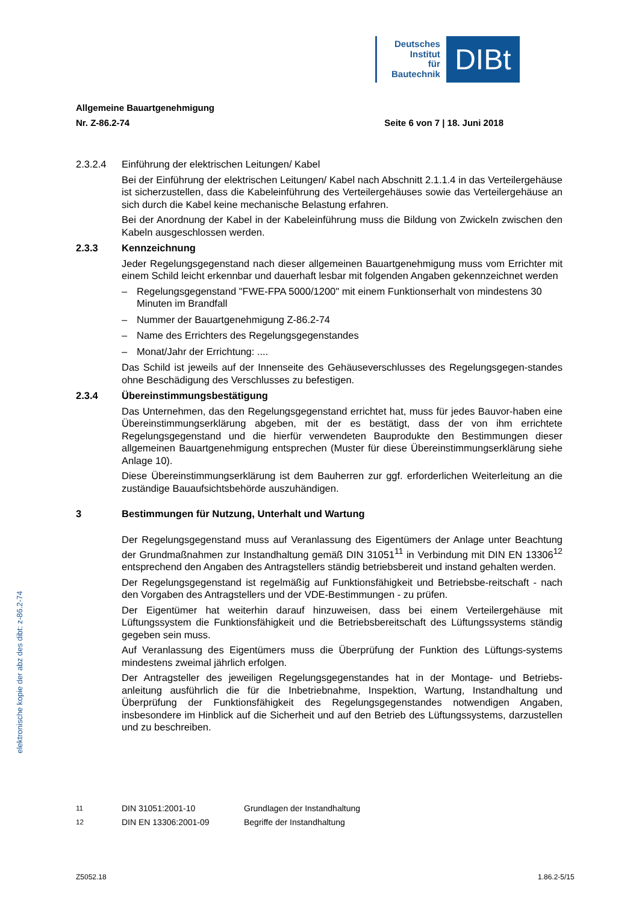Deutsches
Institut
für
Bautechnik
DIBt
Allgemeine Bauartgenehmigung
Nr. Z-86.2-74 Seite 6 von 7 | 18. Juni 2018
2.3.2.4 Einführung der elektrischen Leitungen/ Kabel
Bei der Einführung der elektrischen Leitungen/ Kabel nach Abschnitt 2.1.1.4 in das Verteilergehäuse ist sicherzustellen, dass die Kabeleinführung des Verteilergehäuses sowie das Verteilergehäuse an sich durch die Kabel keine mechanische Belastung erfahren.
Bei der Anordnung der Kabel in der Kabeleinführung muss die Bildung von Zwickeln zwischen den Kabeln ausgeschlossen werden.
2.3.3 Kennzeichnung
Jeder Regelungsgegenstand nach dieser allgemeinen Bauartgenehmigung muss vom Errichter mit einem Schild leicht erkennbar und dauerhaft lesbar mit folgenden Angaben gekennzeichnet werden
– Regelungsgegenstand "FWE-FPA 5000/1200" mit einem Funktionserhalt von mindestens 30 Minuten im Brandfall
– Nummer der Bauartgenehmigung Z-86.2-74
– Name des Errichters des Regelungsgegenstandes
– Monat/Jahr der Errichtung: ....
Das Schild ist jeweils auf der Innenseite des Gehäuseverschlusses des Regelungsgegen-standes ohne Beschädigung des Verschlusses zu befestigen.
2.3.4 Übereinstimmungsbestätigung
Das Unternehmen, das den Regelungsgegenstand errichtet hat, muss für jedes Bauvor-haben eine Übereinstimmungserklärung abgeben, mit der es bestätigt, dass der von ihm errichtete Regelungsgegenstand und die hierfür verwendeten Bauprodukte den Bestimmungen dieser allgemeinen Bauartgenehmigung entsprechen (Muster für diese Übereinstimmungserklärung siehe Anlage 10).
Diese Übereinstimmungserklärung ist dem Bauherren zur ggf. erforderlichen Weiterleitung an die zuständige Bauaufsichtsbehörde auszuhändigen.
3 Bestimmungen für Nutzung, Unterhalt und Wartung
Der Regelungsgegenstand muss auf Veranlassung des Eigentümers der Anlage unter Beachtung der Grundmaßnahmen zur Instandhaltung gemäß DIN 31051<sup>11</sup> in Verbindung mit DIN EN 13306<sup>12</sup> entsprechend den Angaben des Antragstellers ständig betriebsbereit und instand gehalten werden.
Der Regelungsgegenstand ist regelmäßig auf Funktionsfähigkeit und Betriebsbe-reitschaft - nach den Vorgaben des Antragstellers und der VDE-Bestimmungen - zu prüfen.
Der Eigentümer hat weiterhin darauf hinzuweisen, dass bei einem Verteilergehäuse mit Lüftungssystem die Funktionsfähigkeit und die Betriebsbereitschaft des Lüftungssystems ständig gegeben sein muss.
Auf Veranlassung des Eigentümers muss die Überprüfung der Funktion des Lüftungs-systems mindestens zweimal jährlich erfolgen.
Der Antragsteller des jeweiligen Regelungsgegenstandes hat in der Montage- und Betriebs-anleitung ausführlich die für die Inbetriebnahme, Inspektion, Wartung, Instandhaltung und Überprüfung der Funktionsfähigkeit des Regelungsgegenstandes notwendigen Angaben, insbesondere im Hinblick auf die Sicherheit und auf den Betrieb des Lüftungssystems, darzustellen und zu beschreiben.
<sup>11</sup> DIN 31051:2001-10 Grundlagen der Instandhaltung
<sup>12</sup> DIN EN 13306:2001-09 Begriffe der Instandhaltung
Z5052.18 1.86.2-5/15
elektronische kopie der abz des dibt: z-86.2-74